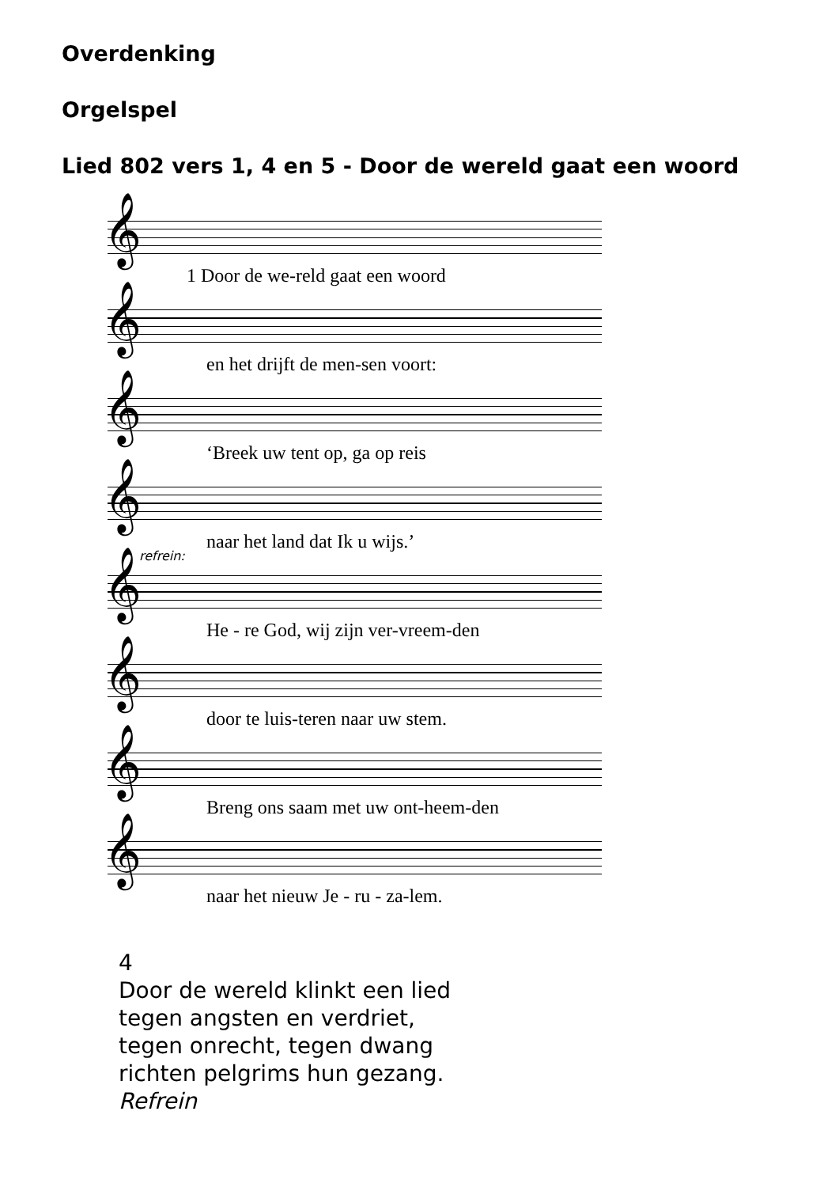Overdenking
Orgelspel
Lied 802 vers 1, 4 en 5 - Door de wereld gaat een woord
𝄞
1 Door de we-reld gaat een woord
𝄞
en het drijft de men-sen voort:
𝄞
‘Breek uw tent op, ga op reis
𝄞
naar het land dat Ik u wijs.’
refrein:
𝄞
He - re God, wij zijn ver-vreem-den
𝄞
door te luis-teren naar uw stem.
𝄞
Breng ons saam met uw ont-heem-den
𝄞
naar het nieuw Je - ru - za-lem.
4
Door de wereld klinkt een lied
tegen angsten en verdriet,
tegen onrecht, tegen dwang
richten pelgrims hun gezang.
Refrein